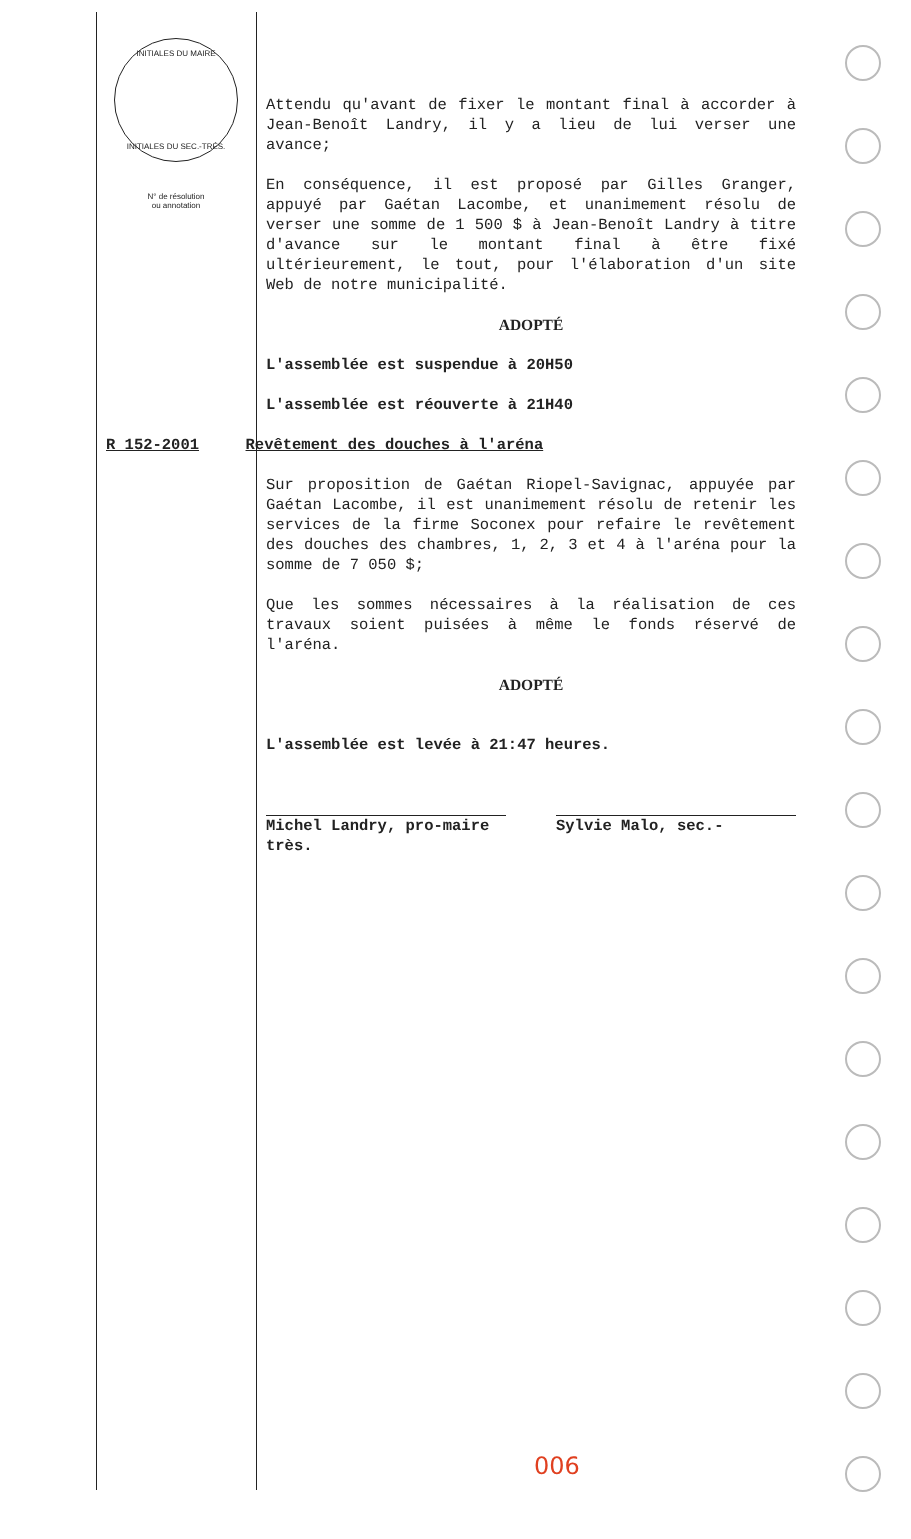INITIALES DU MAIRE
INITIALES DU SEC.-TRÉS.
N° de résolution
ou annotation
Attendu qu'avant de fixer le montant final à accorder à Jean-Benoît Landry, il y a lieu de lui verser une avance;
En conséquence, il est proposé par Gilles Granger, appuyé par Gaétan Lacombe, et unanimement résolu de verser une somme de 1 500 $ à Jean-Benoît Landry à titre d'avance sur le montant final à être fixé ultérieurement, le tout, pour l'élaboration d'un site Web de notre municipalité.
ADOPTÉ
L'assemblée est suspendue à 20H50
L'assemblée est réouverte à 21H40
R 152-2001 Revêtement des douches à l'aréna
Sur proposition de Gaétan Riopel-Savignac, appuyée par Gaétan Lacombe, il est unanimement résolu de retenir les services de la firme Soconex pour refaire le revêtement des douches des chambres, 1, 2, 3 et 4 à l'aréna pour la somme de 7 050 $;
Que les sommes nécessaires à la réalisation de ces travaux soient puisées à même le fonds réservé de l'aréna.
ADOPTÉ
L'assemblée est levée à 21:47 heures.
Michel Landry, pro-maire très.
Sylvie Malo, sec.-
006